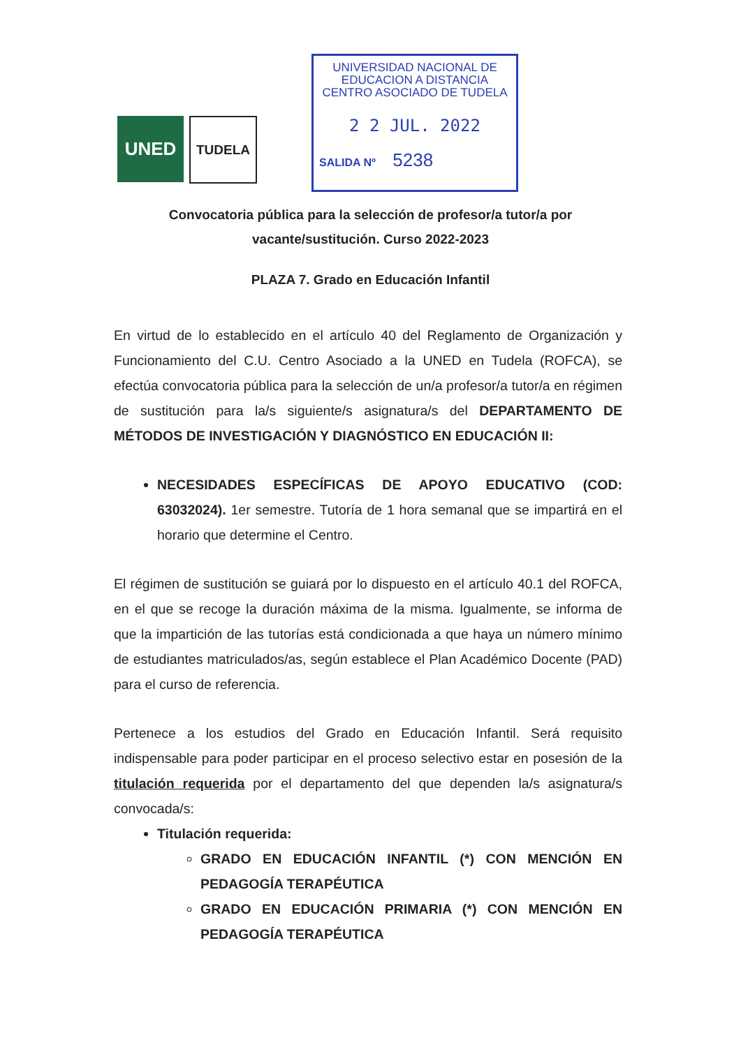UNED
TUDELA
UNIVERSIDAD NACIONAL DE
EDUCACION A DISTANCIA
CENTRO ASOCIADO DE TUDELA
2 2 JUL. 2022
SALIDA Nº 5238
Convocatoria pública para la selección de profesor/a tutor/a por
vacante/sustitución. Curso 2022-2023
PLAZA 7. Grado en Educación Infantil
En virtud de lo establecido en el artículo 40 del Reglamento de Organización y Funcionamiento del C.U. Centro Asociado a la UNED en Tudela (ROFCA), se efectúa convocatoria pública para la selección de un/a profesor/a tutor/a en régimen de sustitución para la/s siguiente/s asignatura/s del DEPARTAMENTO DE MÉTODOS DE INVESTIGACIÓN Y DIAGNÓSTICO EN EDUCACIÓN II:
NECESIDADES ESPECÍFICAS DE APOYO EDUCATIVO (COD: 63032024). 1er semestre. Tutoría de 1 hora semanal que se impartirá en el horario que determine el Centro.
El régimen de sustitución se guiará por lo dispuesto en el artículo 40.1 del ROFCA, en el que se recoge la duración máxima de la misma. Igualmente, se informa de que la impartición de las tutorías está condicionada a que haya un número mínimo de estudiantes matriculados/as, según establece el Plan Académico Docente (PAD) para el curso de referencia.
Pertenece a los estudios del Grado en Educación Infantil. Será requisito indispensable para poder participar en el proceso selectivo estar en posesión de la titulación requerida por el departamento del que dependen la/s asignatura/s convocada/s:
Titulación requerida:
GRADO EN EDUCACIÓN INFANTIL (*) CON MENCIÓN EN PEDAGOGÍA TERAPÉUTICA
GRADO EN EDUCACIÓN PRIMARIA (*) CON MENCIÓN EN PEDAGOGÍA TERAPÉUTICA